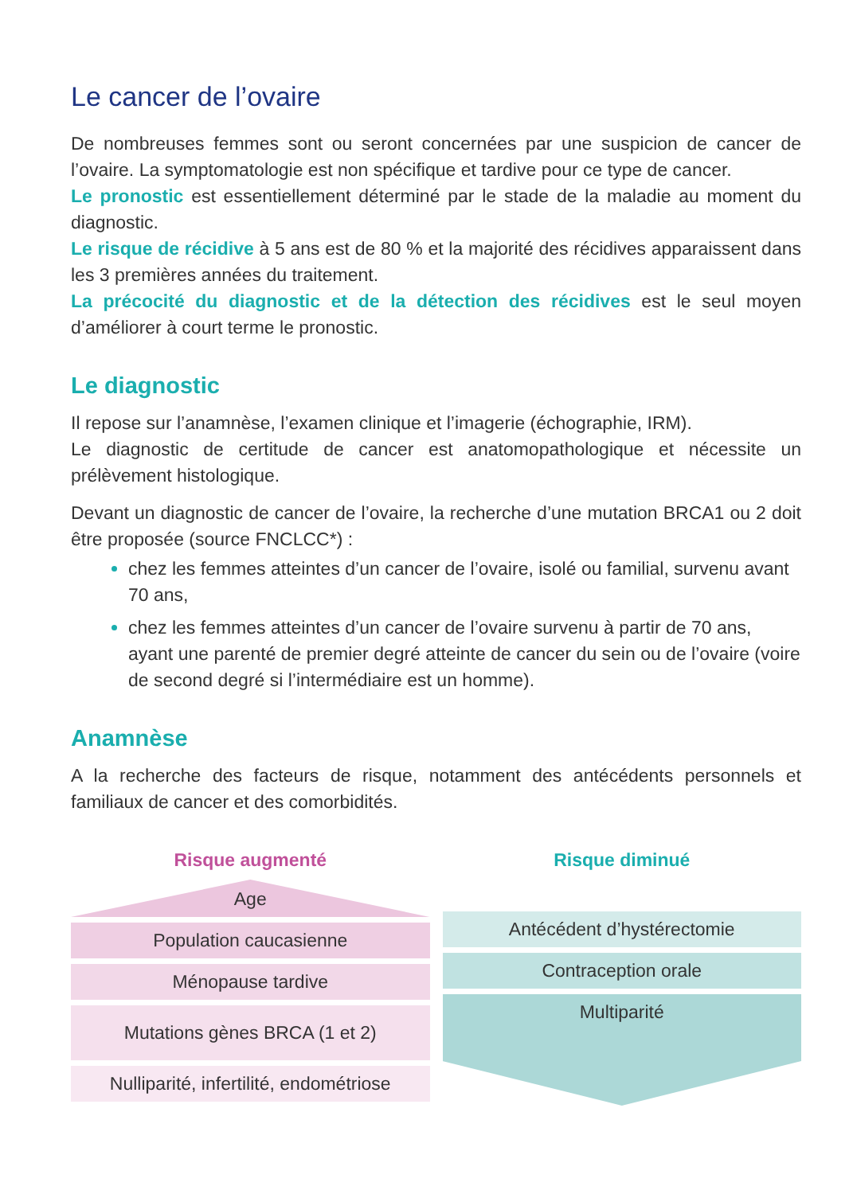Le cancer de l’ovaire
De nombreuses femmes sont ou seront concernées par une suspicion de cancer de l’ovaire. La symptomatologie est non spécifique et tardive pour ce type de cancer.
Le pronostic est essentiellement déterminé par le stade de la maladie au moment du diagnostic.
Le risque de récidive à 5 ans est de 80 % et la majorité des récidives apparaissent dans les 3 premières années du traitement.
La précocité du diagnostic et de la détection des récidives est le seul moyen d’améliorer à court terme le pronostic.
Le diagnostic
Il repose sur l’anamnèse, l’examen clinique et l’imagerie (échographie, IRM).
Le diagnostic de certitude de cancer est anatomopathologique et nécessite un prélèvement histologique.
Devant un diagnostic de cancer de l’ovaire, la recherche d’une mutation BRCA1 ou 2 doit être proposée (source FNCLCC*) :
chez les femmes atteintes d’un cancer de l’ovaire, isolé ou familial, survenu avant 70 ans,
chez les femmes atteintes d’un cancer de l’ovaire survenu à partir de 70 ans, ayant une parenté de premier degré atteinte de cancer du sein ou de l’ovaire (voire de second degré si l’intermédiaire est un homme).
Anamnèse
A la recherche des facteurs de risque, notamment des antécédents personnels et familiaux de cancer et des comorbidités.
Risque augmenté
Age
Population caucasienne
Ménopause tardive
Mutations gènes BRCA (1 et 2)
Nulliparité, infertilité, endométriose
Risque diminué
Antécédent d’hystérectomie
Contraception orale
Multiparité